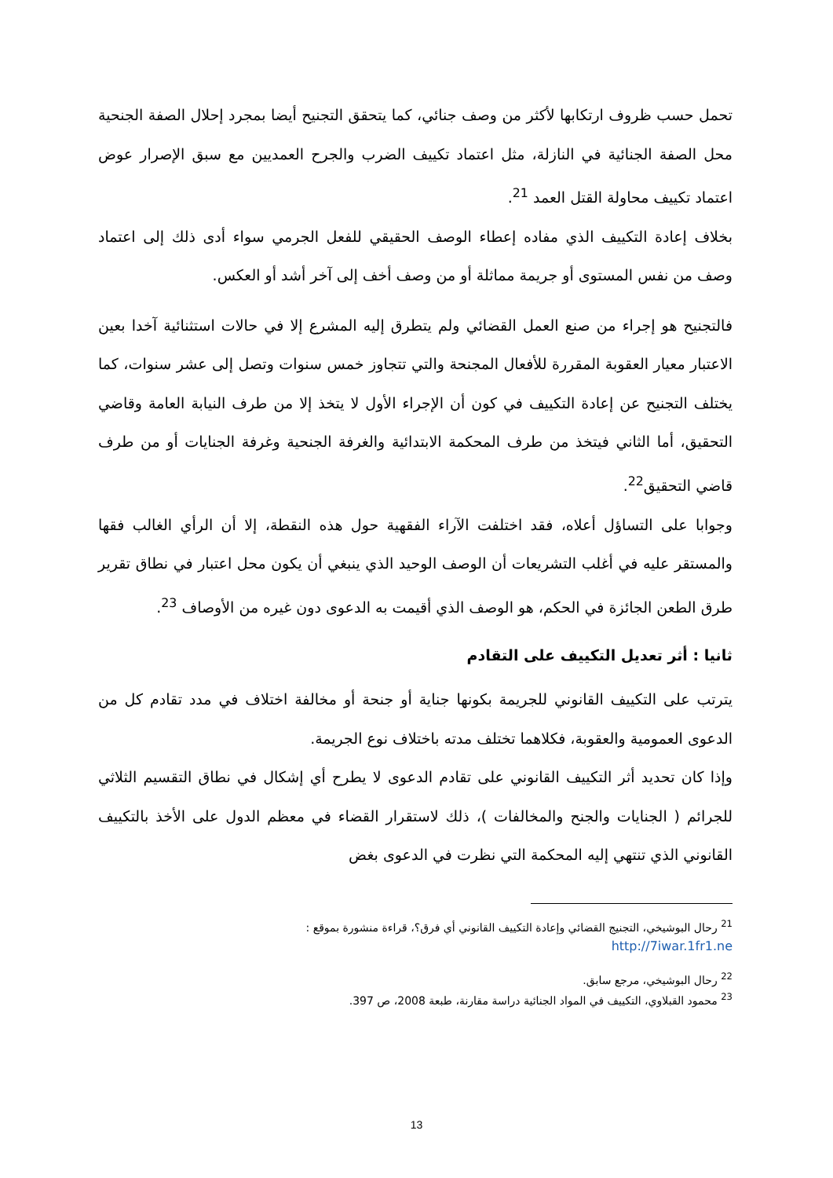تحمل حسب ظروف ارتكابها لأكثر من وصف جنائي، كما يتحقق التجنيح أيضا بمجرد إحلال الصفة الجنحية محل الصفة الجنائية في النازلة، مثل اعتماد تكييف الضرب والجرح العمديين مع سبق الإصرار عوض اعتماد تكييف محاولة القتل العمد <sup>21</sup>.
بخلاف إعادة التكييف الذي مفاده إعطاء الوصف الحقيقي للفعل الجرمي سواء أدى ذلك إلى اعتماد وصف من نفس المستوى أو جريمة مماثلة أو من وصف أخف إلى آخر أشد أو العكس.
فالتجنيح هو إجراء من صنع العمل القضائي ولم يتطرق إليه المشرع إلا في حالات استثنائية آخدا بعين الاعتبار معيار العقوبة المقررة للأفعال المجنحة والتي تتجاوز خمس سنوات وتصل إلى عشر سنوات، كما يختلف التجنيح عن إعادة التكييف في كون أن الإجراء الأول لا يتخذ إلا من طرف النيابة العامة وقاضي التحقيق، أما الثاني فيتخذ من طرف المحكمة الابتدائية والغرفة الجنحية وغرفة الجنايات أو من طرف قاضي التحقيق<sup>22</sup>.
وجوابا على التساؤل أعلاه، فقد اختلفت الآراء الفقهية حول هذه النقطة، إلا أن الرأي الغالب فقها والمستقر عليه في أغلب التشريعات أن الوصف الوحيد الذي ينبغي أن يكون محل اعتبار في نطاق تقرير طرق الطعن الجائزة في الحكم، هو الوصف الذي أقيمت به الدعوى دون غيره من الأوصاف <sup>23</sup>.
ثانيا : أثر تعديل التكييف على التقادم
يترتب على التكييف القانوني للجريمة بكونها جناية أو جنحة أو مخالفة اختلاف في مدد تقادم كل من الدعوى العمومية والعقوبة، فكلاهما تختلف مدته باختلاف نوع الجريمة.
وإذا كان تحديد أثر التكييف القانوني على تقادم الدعوى لا يطرح أي إشكال في نطاق التقسيم الثلاثي للجرائم ( الجنايات والجنح والمخالفات )، ذلك لاستقرار القضاء في معظم الدول على الأخذ بالتكييف القانوني الذي تنتهي إليه المحكمة التي نظرت في الدعوى بغض
<sup>21</sup> رحال البوشيخي، التجنيج القضائي وإعادة التكييف القانوني أي فرق؟، قراءة منشورة بموقع :
http://7iwar.1fr1.ne
<sup>22</sup> رحال البوشيخي، مرجع سابق.
<sup>23</sup> محمود القبلاوي، التكييف في المواد الجنائية دراسة مقارنة، طبعة 2008، ص 397.
13